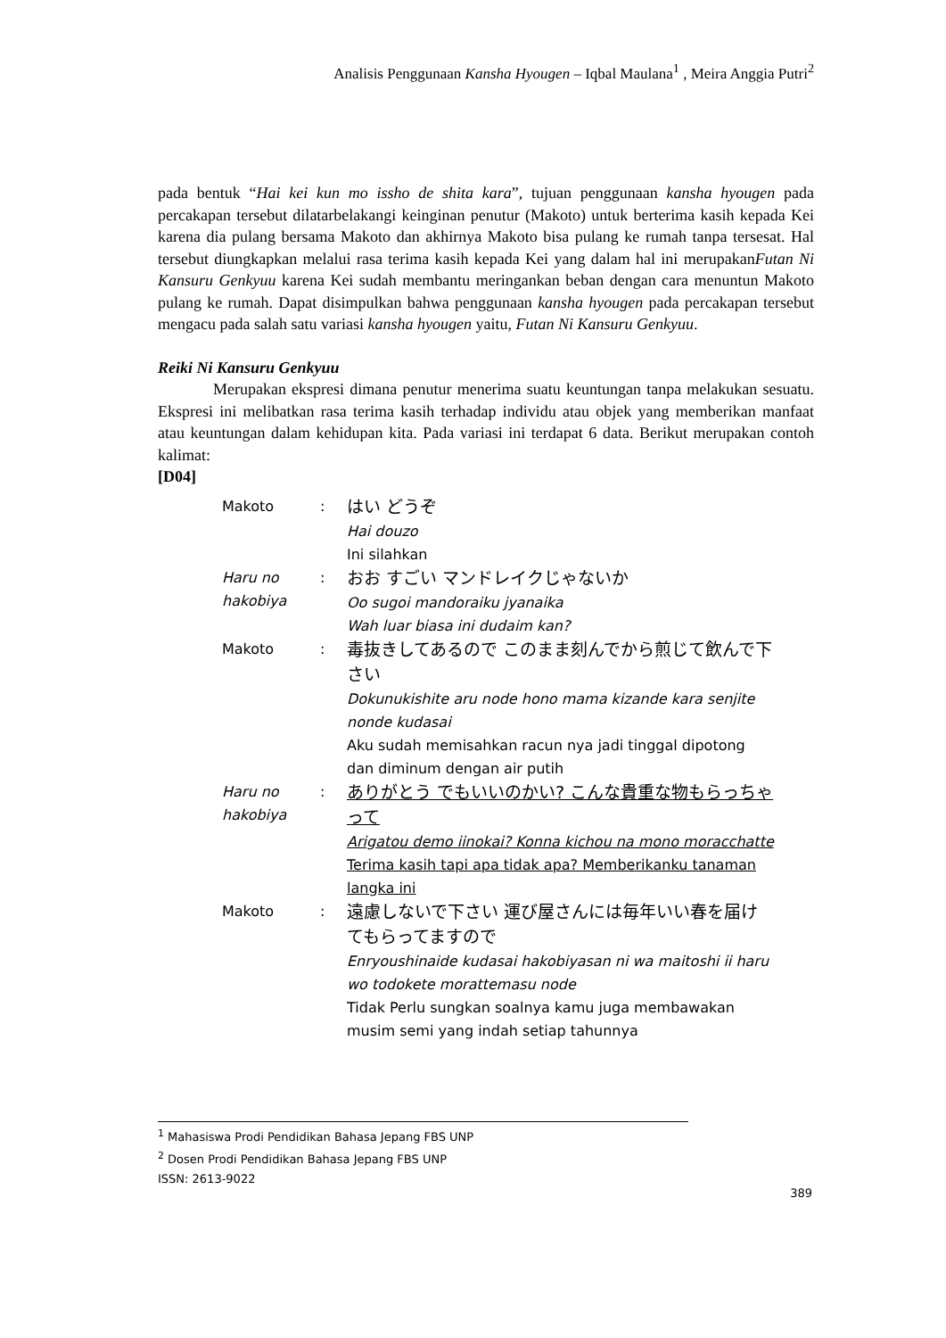Analisis Penggunaan Kansha Hyougen – Iqbal Maulana<sup>1</sup> , Meira Anggia Putri<sup>2</sup>
pada bentuk “Hai kei kun mo issho de shita kara”, tujuan penggunaan kansha hyougen pada percakapan tersebut dilatarbelakangi keinginan penutur (Makoto) untuk berterima kasih kepada Kei karena dia pulang bersama Makoto dan akhirnya Makoto bisa pulang ke rumah tanpa tersesat. Hal tersebut diungkapkan melalui rasa terima kasih kepada Kei yang dalam hal ini merupakanFutan Ni Kansuru Genkyuu karena Kei sudah membantu meringankan beban dengan cara menuntun Makoto pulang ke rumah. Dapat disimpulkan bahwa penggunaan kansha hyougen pada percakapan tersebut mengacu pada salah satu variasi kansha hyougen yaitu, Futan Ni Kansuru Genkyuu.
Reiki Ni Kansuru Genkyuu
Merupakan ekspresi dimana penutur menerima suatu keuntungan tanpa melakukan sesuatu. Ekspresi ini melibatkan rasa terima kasih terhadap individu atau objek yang memberikan manfaat atau keuntungan dalam kehidupan kita. Pada variasi ini terdapat 6 data. Berikut merupakan contoh kalimat:
[D04]
| Makoto | : | はい どうぞ Hai douzo Ini silahkan |
| Haru no hakobiya | : | おお すごい マンドレイクじゃないか Oo sugoi mandoraiku jyanaika Wah luar biasa ini dudaim kan? |
| Makoto | : | 毒抜きしてあるので このまま刻んでから煎じて飲んで下さい Dokunukishite aru node hono mama kizande kara senjite nonde kudasai Aku sudah memisahkan racun nya jadi tinggal dipotong dan diminum dengan air putih |
| Haru no hakobiya | : | ありがとう でもいいのかい? こんな貴重な物もらっちゃって Arigatou demo iinokai? Konna kichou na mono moracchatte Terima kasih tapi apa tidak apa? Memberikanku tanaman langka ini |
| Makoto | : | 遠慮しないで下さい 運び屋さんには毎年いい春を届けてもらってますので Enryoushinaide kudasai hakobiyasan ni wa maitoshi ii haru wo todokete morattemasu node Tidak Perlu sungkan soalnya kamu juga membawakan musim semi yang indah setiap tahunnya |
<sup>1</sup> Mahasiswa Prodi Pendidikan Bahasa Jepang FBS UNP
<sup>2</sup> Dosen Prodi Pendidikan Bahasa Jepang FBS UNP
ISSN: 2613-9022
389